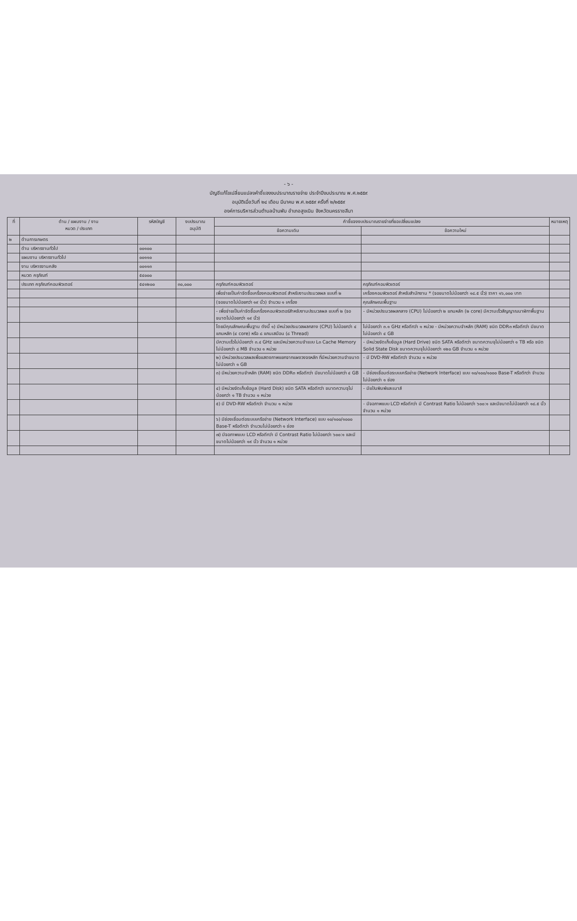- ๖ -
บัญชีแก้ไขเปลี่ยนแปลงคำชี้แจงงบประมาณรายจ่าย ประจำปีงบประมาณ พ.ศ.๒๕๕๙
อนุมัติเมื่อวันที่ ๒๔ เดือน มีนาคม พ.ศ.๒๕๕๙ ครั้งที่ ๒/๒๕๕๙
องค์การบริหารส่วนตำบลบ้านพับ อำเภอสูงเนิน จังหวัดนครราชสีมา
| ที่ | ด้าน / แผนงาน / งาน หมวด / ประเภท | รหัสบัญชี | งบประมาณ อนุมัติ | คำชี้แจงงบประมาณรายจ่ายที่ขอเปลี่ยนแปลง | | หมายเหตุ |
| --- | --- | --- | --- | --- | --- | --- |
| | | | | ข้อความเดิม | ข้อความใหม่ | |
| ๒ | ด้านการเกษตร | | | | | |
| | ด้าน บริหารงานทั่วไป | ๐๐๑๐๐ | | | | |
| | แผนงาน บริหารงานทั่วไป | ๐๐๑๑๐ | | | | |
| | งาน บริหารงานคลัง | ๐๐๑๑๓ | | | | |
| | หมวด ครุภัณฑ์ | ๕๔๐๐๐ | | | | |
| | ประเภท ครุภัณฑ์คอมพิวเตอร์ | ๕๔๑๒๐๐ | ๓๐,๐๐๐ | ครุภัณฑ์คอมพิวเตอร์ | ครุภัณฑ์คอมพิวเตอร์ | |
| | | | | เพื่อจ่ายเป็นค่าจัดซื้อเครื่องคอมพิวเตอร์ สำหรับงานประมวลผล แบบที่ ๒ | เครื่องคอมพิวเตอร์ สำหรับสำนักงาน * (จอขนาดไม่น้อยกว่า ๑๘.๕ นิ้ว) ราคา ๑๖,๐๐๐ บาท | |
| | | | | (จอขนาดไม่น้อยกว่า ๑๙ นิ้ว) จำนวน ๑ เครื่อง | คุณลักษณะพื้นฐาน | |
| | | | | - เพื่อจ่ายเป็นค่าจัดซื้อเครื่องคอมพิวเตอร์สำหรับงานประมวลผล แบบที่ ๒ (จอขนาดไม่น้อยกว่า ๑๙ นิ้ว) | - มีหน่วยประมวลผลกลาง (CPU) ไม่น้อยกว่า ๒ แกนหลัก (๒ core) มีความเร็วสัญญาณนาฬิกาพื้นฐาน | |
| | | | | โดยมีคุณลักษณะพื้นฐาน ดังนี้ ๑) มีหน่วยประมวลผลกลาง (CPU) ไม่น้อยกว่า ๔ แกนหลัก (๔ core) หรือ ๘ แกนเสมือน (๘ Thread) | ไม่น้อยกว่า ๓.๑ GHz หรือดีกว่า ๑ หน่วย - มีหน่วยความจำหลัก (RAM) ชนิด DDR๓ หรือดีกว่า มีขนาดไม่น้อยกว่า ๔ GB | |
| | | | | มีความเร็วไม่น้อยกว่า ๓.๔ GHz และมีหน่วยความจำแบบ L๓ Cache Memory ไม่น้อยกว่า ๘ MB จำนวน ๑ หน่วย | - มีหน่วยจัดเก็บข้อมูล (Hard Drive) ชนิด SATA หรือดีกว่า ขนาดความจุไม่น้อยกว่า ๑ TB หรือ ชนิด Solid State Disk ขนาดความจุไม่น้อยกว่า ๑๒๐ GB จำนวน ๑ หน่วย | |
| | | | | ๒) มีหน่วยประมวลผลเพื่อแสดงภาพแยกจากแผงวงจรหลัก ที่มีหน่วยความจำขนาดไม่น้อยกว่า ๑ GB | - มี DVD-RW หรือดีกว่า จำนวน ๑ หน่วย | |
| | | | | ๓) มีหน่วยความจำหลัก (RAM) ชนิด DDR๓ หรือดีกว่า มีขนาดไม่น้อยกว่า ๔ GB | - มีช่องเชื่อมต่อระบบเครือข่าย (Network Interface) แบบ ๑๐/๑๐๐/๑๐๐๐ Base-T หรือดีกว่า จำนวนไม่น้อยกว่า ๑ ช่อง | |
| | | | | ๔) มีหน่วยจัดเก็บข้อมูล (Hard Disk) ชนิด SATA หรือดีกว่า ขนาดความจุไม่น้อยกว่า ๑ TB จำนวน ๑ หน่วย | - มีแป้นพิมพ์และเมาส์ | |
| | | | | ๕) มี DVD-RW หรือดีกว่า จำนวน ๑ หน่วย | - มีจอภาพแบบ LCD หรือดีกว่า มี Contrast Ratio ไม่น้อยกว่า ๖๐๐:๑ และมีขนาดไม่น้อยกว่า ๑๘.๕ นิ้ว จำนวน ๑ หน่วย | |
| | | | | ๖) มีช่องเชื่อมต่อระบบเครือข่าย (Network Interface) แบบ ๑๐/๑๐๐/๑๐๐๐ Base-T หรือดีกว่า จำนวนไม่น้อยกว่า ๑ ช่อง | | |
| | | | | ๗) มีจอภาพแบบ LCD หรือดีกว่า มี Contrast Ratio ไม่น้อยกว่า ๖๐๐:๑ และมีขนาดไม่น้อยกว่า ๑๙ นิ้ว จำนวน ๑ หน่วย | | |